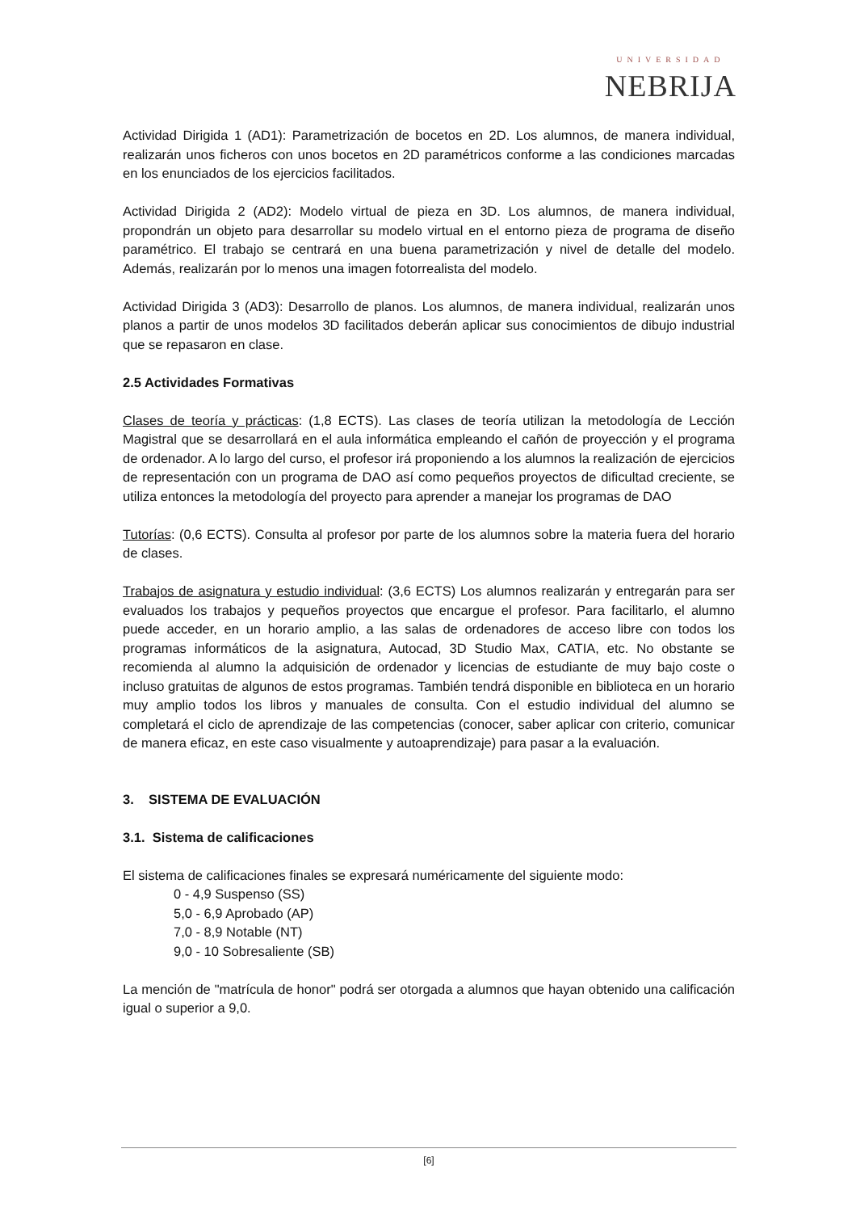UNIVERSIDAD
NEBRIJA
Actividad Dirigida 1 (AD1): Parametrización de bocetos en 2D. Los alumnos, de manera individual, realizarán unos ficheros con unos bocetos en 2D paramétricos conforme a las condiciones marcadas en los enunciados de los ejercicios facilitados.
Actividad Dirigida 2 (AD2): Modelo virtual de pieza en 3D. Los alumnos, de manera individual, propondrán un objeto para desarrollar su modelo virtual en el entorno pieza de programa de diseño paramétrico. El trabajo se centrará en una buena parametrización y nivel de detalle del modelo. Además, realizarán por lo menos una imagen fotorrealista del modelo.
Actividad Dirigida 3 (AD3): Desarrollo de planos. Los alumnos, de manera individual, realizarán unos planos a partir de unos modelos 3D facilitados deberán aplicar sus conocimientos de dibujo industrial que se repasaron en clase.
2.5 Actividades Formativas
Clases de teoría y prácticas: (1,8 ECTS). Las clases de teoría utilizan la metodología de Lección Magistral que se desarrollará en el aula informática empleando el cañón de proyección y el programa de ordenador. A lo largo del curso, el profesor irá proponiendo a los alumnos la realización de ejercicios de representación con un programa de DAO así como pequeños proyectos de dificultad creciente, se utiliza entonces la metodología del proyecto para aprender a manejar los programas de DAO
Tutorías: (0,6 ECTS). Consulta al profesor por parte de los alumnos sobre la materia fuera del horario de clases.
Trabajos de asignatura y estudio individual: (3,6 ECTS) Los alumnos realizarán y entregarán para ser evaluados los trabajos y pequeños proyectos que encargue el profesor. Para facilitarlo, el alumno puede acceder, en un horario amplio, a las salas de ordenadores de acceso libre con todos los programas informáticos de la asignatura, Autocad, 3D Studio Max, CATIA, etc. No obstante se recomienda al alumno la adquisición de ordenador y licencias de estudiante de muy bajo coste o incluso gratuitas de algunos de estos programas. También tendrá disponible en biblioteca en un horario muy amplio todos los libros y manuales de consulta. Con el estudio individual del alumno se completará el ciclo de aprendizaje de las competencias (conocer, saber aplicar con criterio, comunicar de manera eficaz, en este caso visualmente y autoaprendizaje) para pasar a la evaluación.
3. SISTEMA DE EVALUACIÓN
3.1. Sistema de calificaciones
El sistema de calificaciones finales se expresará numéricamente del siguiente modo:
0 - 4,9 Suspenso (SS)
5,0 - 6,9 Aprobado (AP)
7,0 - 8,9 Notable (NT)
9,0 - 10 Sobresaliente (SB)
La mención de "matrícula de honor" podrá ser otorgada a alumnos que hayan obtenido una calificación igual o superior a 9,0.
[6]